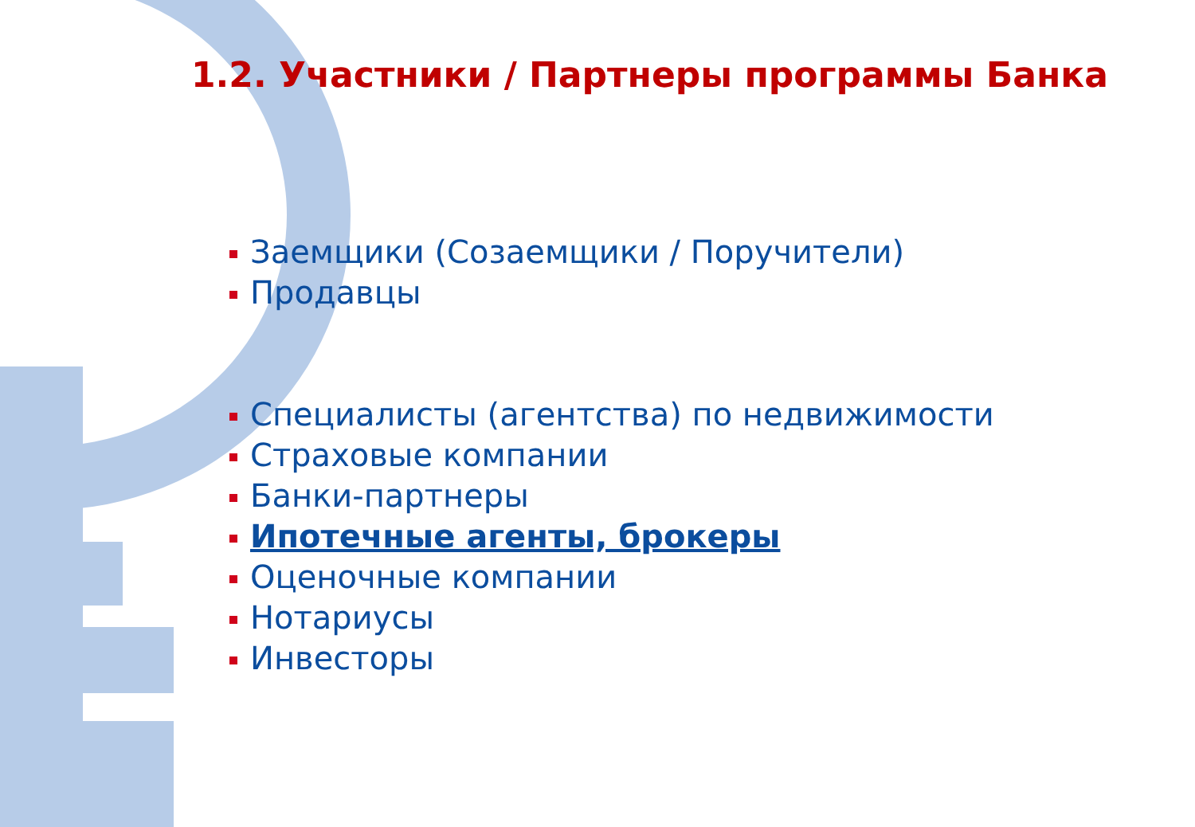1.2. Участники / Партнеры программы Банка
Заемщики (Созаемщики / Поручители)
Продавцы
Специалисты (агентства) по недвижимости
Страховые компании
Банки-партнеры
Ипотечные агенты, брокеры
Оценочные компании
Нотариусы
Инвесторы